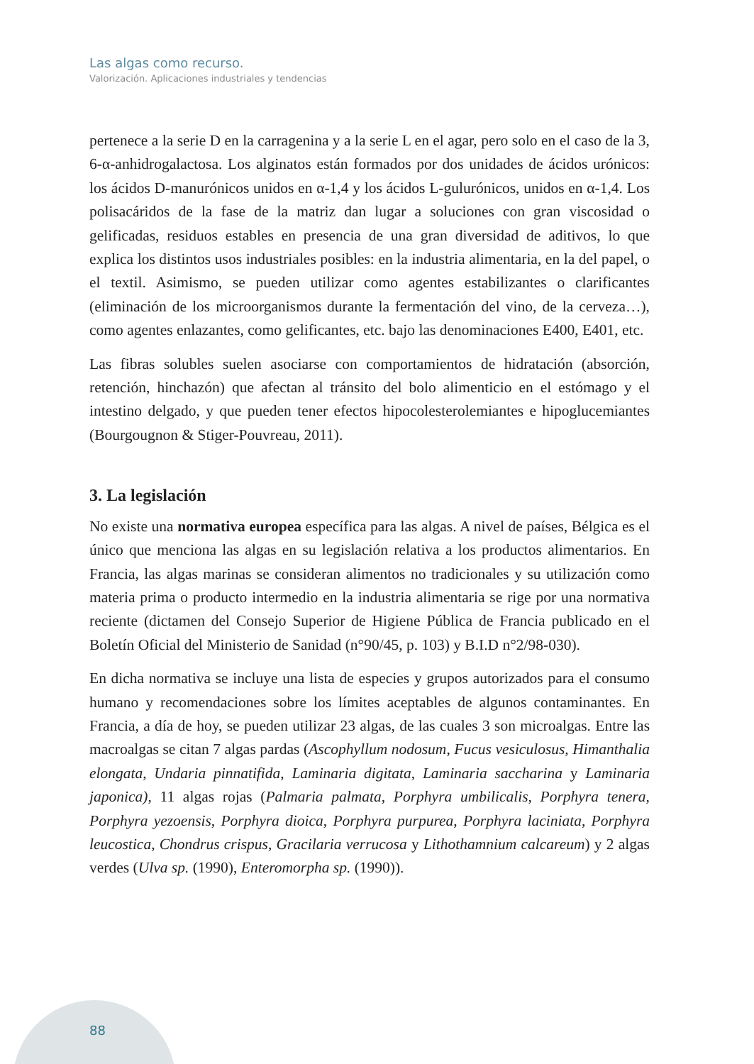Las algas como recurso.
Valorización. Aplicaciones industriales y tendencias
pertenece a la serie D en la carragenina y a la serie L en el agar, pero solo en el caso de la 3, 6-α-anhidrogalactosa. Los alginatos están formados por dos unidades de ácidos urónicos: los ácidos D-manurónicos unidos en α-1,4 y los ácidos L-gulurónicos, unidos en α-1,4. Los polisacáridos de la fase de la matriz dan lugar a soluciones con gran viscosidad o gelificadas, residuos estables en presencia de una gran diversidad de aditivos, lo que explica los distintos usos industriales posibles: en la industria alimentaria, en la del papel, o el textil. Asimismo, se pueden utilizar como agentes estabilizantes o clarificantes (eliminación de los microorganismos durante la fermentación del vino, de la cerveza…), como agentes enlazantes, como gelificantes, etc. bajo las denominaciones E400, E401, etc.
Las fibras solubles suelen asociarse con comportamientos de hidratación (absorción, retención, hinchazón) que afectan al tránsito del bolo alimenticio en el estómago y el intestino delgado, y que pueden tener efectos hipocolesterolemiantes e hipoglucemiantes (Bourgougnon & Stiger-Pouvreau, 2011).
3. La legislación
No existe una normativa europea específica para las algas. A nivel de países, Bélgica es el único que menciona las algas en su legislación relativa a los productos alimentarios. En Francia, las algas marinas se consideran alimentos no tradicionales y su utilización como materia prima o producto intermedio en la industria alimentaria se rige por una normativa reciente (dictamen del Consejo Superior de Higiene Pública de Francia publicado en el Boletín Oficial del Ministerio de Sanidad (n°90/45, p. 103) y B.I.D n°2/98-030).
En dicha normativa se incluye una lista de especies y grupos autorizados para el consumo humano y recomendaciones sobre los límites aceptables de algunos contaminantes. En Francia, a día de hoy, se pueden utilizar 23 algas, de las cuales 3 son microalgas. Entre las macroalgas se citan 7 algas pardas (Ascophyllum nodosum, Fucus vesiculosus, Himanthalia elongata, Undaria pinnatifida, Laminaria digitata, Laminaria saccharina y Laminaria japonica), 11 algas rojas (Palmaria palmata, Porphyra umbilicalis, Porphyra tenera, Porphyra yezoensis, Porphyra dioica, Porphyra purpurea, Porphyra laciniata, Porphyra leucostica, Chondrus crispus, Gracilaria verrucosa y Lithothamnium calcareum) y 2 algas verdes (Ulva sp. (1990), Enteromorpha sp. (1990)).
88